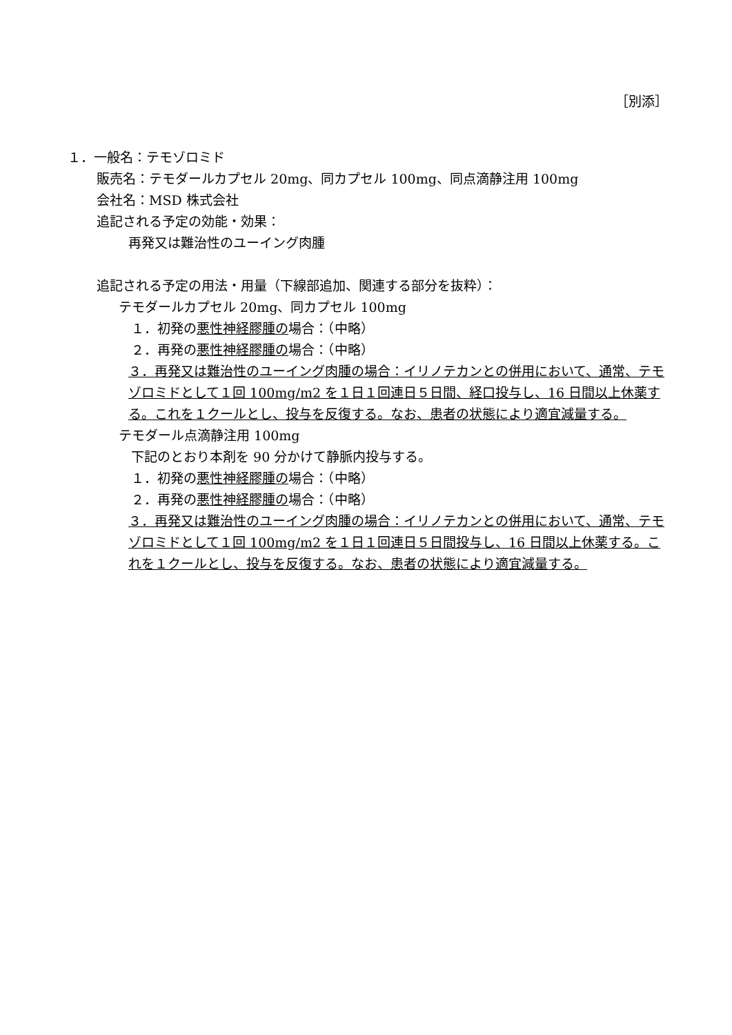［別添］
１．一般名：テモゾロミド
販売名：テモダールカプセル 20mg、同カプセル 100mg、同点滴静注用 100mg
会社名：MSD 株式会社
追記される予定の効能・効果：
再発又は難治性のユーイング肉腫
追記される予定の用法・用量（下線部追加、関連する部分を抜粋）：
テモダールカプセル 20mg、同カプセル 100mg
１．初発の悪性神経膠腫の場合：（中略）
２．再発の悪性神経膠腫の場合：（中略）
３．再発又は難治性のユーイング肉腫の場合：イリノテカンとの併用において、通常、テモゾロミドとして１回 100mg/m2 を１日１回連日５日間、経口投与し、16 日間以上休薬する。これを１クールとし、投与を反復する。なお、患者の状態により適宜減量する。
テモダール点滴静注用 100mg
下記のとおり本剤を 90 分かけて静脈内投与する。
１．初発の悪性神経膠腫の場合：（中略）
２．再発の悪性神経膠腫の場合：（中略）
３．再発又は難治性のユーイング肉腫の場合：イリノテカンとの併用において、通常、テモゾロミドとして１回 100mg/m2 を１日１回連日５日間投与し、16 日間以上休薬する。これを１クールとし、投与を反復する。なお、患者の状態により適宜減量する。